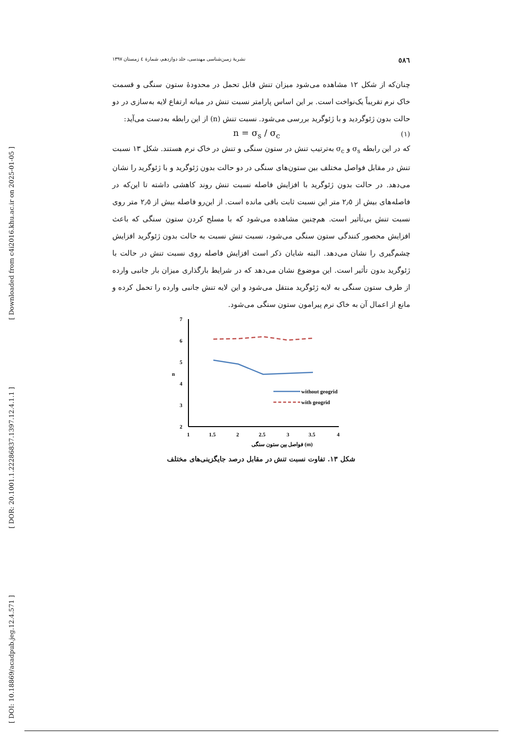[ Downloaded from c4i2016.khu.ac.ir on 2025-01-05 ]
[ DOR: 20.1001.1.22286837.1397.12.4.1.1 ]
[ DOI: 10.18869/acadpub.jeg.12.4.571 ]
٥٨٦ نشریهٔ زمین‌شناسی مهندسی، جلد دوازدهم، شمارهٔ ٤ زمستان ١٣٩٧
چنان‌که از شکل ١٢ مشاهده می‌شود میزان تنش قابل تحمل در محدودهٔ ستون سنگی و قسمت خاک نرم تقریباً یک‌نواخت است. بر این اساس پارامتر نسبت تنش در میانه ارتفاع لایه به‌سازی در دو حالت بدون ژئوگردید و با ژئوگرید بررسی می‌شود. نسبت تنش (n) از این رابطه به‌دست می‌آید:
(١) n = σ<sub>s</sub> / σ<sub>c</sub>
که در این رابطه σ<sub>s</sub> و σ<sub>c</sub> به‌ترتیب تنش در ستون سنگی و تنش در خاک نرم هستند. شکل ١٣ نسبت تنش در مقابل فواصل مختلف بین ستون‌های سنگی در دو حالت بدون ژئوگرید و با ژئوگرید را نشان می‌دهد. در حالت بدون ژئوگرید با افزایش فاصله نسبت تنش روند کاهشی داشته تا این‌که در فاصله‌های بیش از ٢٫٥ متر این نسبت ثابت باقی مانده است. از این‌رو فاصله بیش از ٢٫٥ متر روی نسبت تنش بی‌تأثیر است. هم‌چنین مشاهده می‌شود که با مسلح کردن ستون سنگی که باعث افزایش محصور کنندگی ستون سنگی می‌شود، نسبت تنش نسبت به حالت بدون ژئوگرید افزایش چشم‌گیری را نشان می‌دهد. البته شایان ذکر است افزایش فاصله روی نسبت تنش در حالت با ژئوگرید بدون تأثیر است. این موضوع نشان می‌دهد که در شرایط بارگذاری میزان بار جانبی وارده از طرف ستون سنگی به لایه ژئوگرید منتقل می‌شود و این لایه تنش جانبی وارده را تحمل کرده و مانع از اعمال آن به خاک نرم پیرامون ستون سنگی می‌شود.
7
6
5
4
3
2
n
1
1.5
2
2.5
3
3.5
4
فواصل بین ستون سنگی (m)
without geogrid
with geogrid
شکل ١٣. تفاوت نسبت تنش در مقابل درصد جایگزینی‌های مختلف